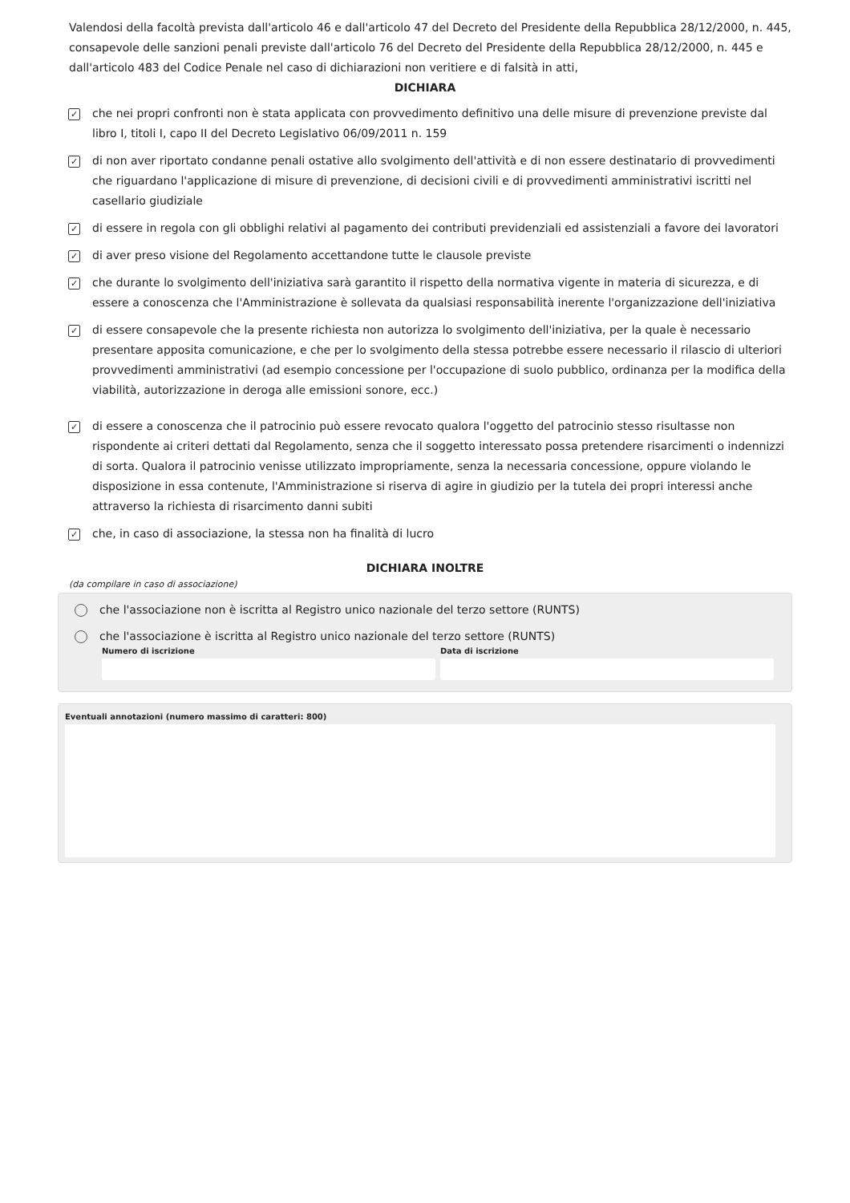Valendosi della facoltà prevista dall'articolo 46 e dall'articolo 47 del Decreto del Presidente della Repubblica 28/12/2000, n. 445, consapevole delle sanzioni penali previste dall'articolo 76 del Decreto del Presidente della Repubblica 28/12/2000, n. 445 e dall'articolo 483 del Codice Penale nel caso di dichiarazioni non veritiere e di falsità in atti,
DICHIARA
✓ che nei propri confronti non è stata applicata con provvedimento definitivo una delle misure di prevenzione previste dal libro I, titoli I, capo II del Decreto Legislativo 06/09/2011 n. 159
✓ di non aver riportato condanne penali ostative allo svolgimento dell'attività e di non essere destinatario di provvedimenti che riguardano l'applicazione di misure di prevenzione, di decisioni civili e di provvedimenti amministrativi iscritti nel casellario giudiziale
✓ di essere in regola con gli obblighi relativi al pagamento dei contributi previdenziali ed assistenziali a favore dei lavoratori
✓ di aver preso visione del Regolamento accettandone tutte le clausole previste
✓ che durante lo svolgimento dell'iniziativa sarà garantito il rispetto della normativa vigente in materia di sicurezza, e di essere a conoscenza che l'Amministrazione è sollevata da qualsiasi responsabilità inerente l'organizzazione dell'iniziativa
✓ di essere consapevole che la presente richiesta non autorizza lo svolgimento dell'iniziativa, per la quale è necessario presentare apposita comunicazione, e che per lo svolgimento della stessa potrebbe essere necessario il rilascio di ulteriori provvedimenti amministrativi (ad esempio concessione per l'occupazione di suolo pubblico, ordinanza per la modifica della viabilità, autorizzazione in deroga alle emissioni sonore, ecc.)
✓ di essere a conoscenza che il patrocinio può essere revocato qualora l'oggetto del patrocinio stesso risultasse non rispondente ai criteri dettati dal Regolamento, senza che il soggetto interessato possa pretendere risarcimenti o indennizzi di sorta. Qualora il patrocinio venisse utilizzato impropriamente, senza la necessaria concessione, oppure violando le disposizione in essa contenute, l'Amministrazione si riserva di agire in giudizio per la tutela dei propri interessi anche attraverso la richiesta di risarcimento danni subiti
✓ che, in caso di associazione, la stessa non ha finalità di lucro
DICHIARA INOLTRE
(da compilare in caso di associazione)
che l'associazione non è iscritta al Registro unico nazionale del terzo settore (RUNTS)
che l'associazione è iscritta al Registro unico nazionale del terzo settore (RUNTS)
Numero di iscrizione Data di iscrizione
Eventuali annotazioni (numero massimo di caratteri: 800)